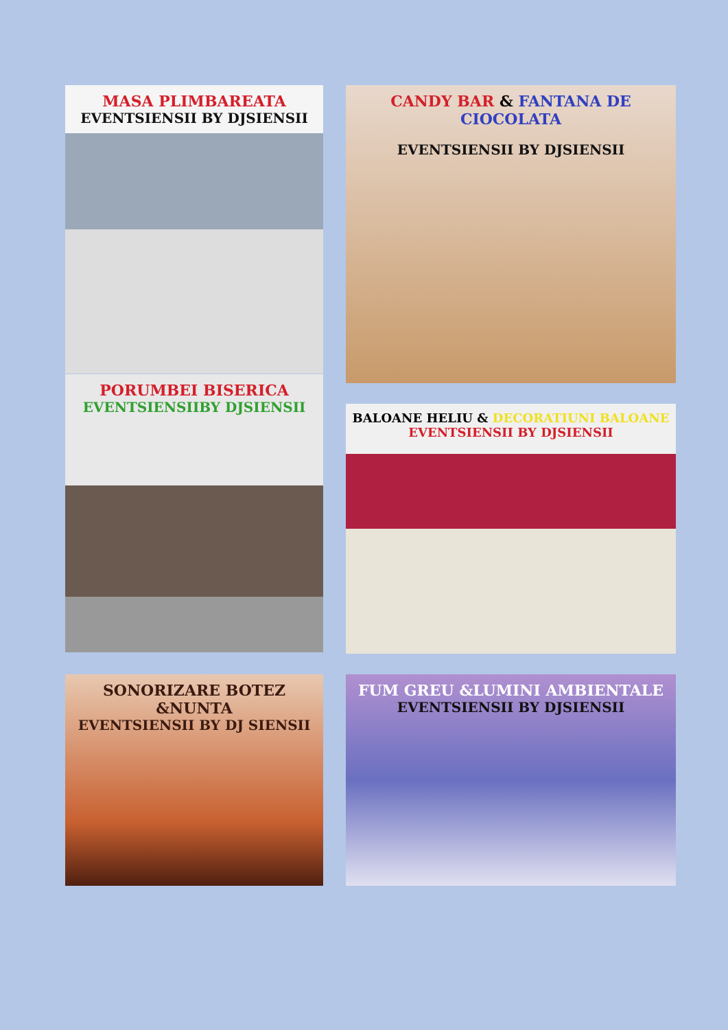MASA PLIMBAREATA
EVENTSIENSII BY DJSIENSII
CANDY BAR & FANTANA DE CIOCOLATA
EVENTSIENSII BY DJSIENSII
PORUMBEI BISERICA
EVENTSIENSIIBY DJSIENSII
BALOANE HELIU & DECORATIUNI BALOANE
EVENTSIENSII BY DJSIENSII
SONORIZARE BOTEZ &NUNTA
EVENTSIENSII BY DJ SIENSII
FUM GREU &LUMINI AMBIENTALE
EVENTSIENSII BY DJSIENSII